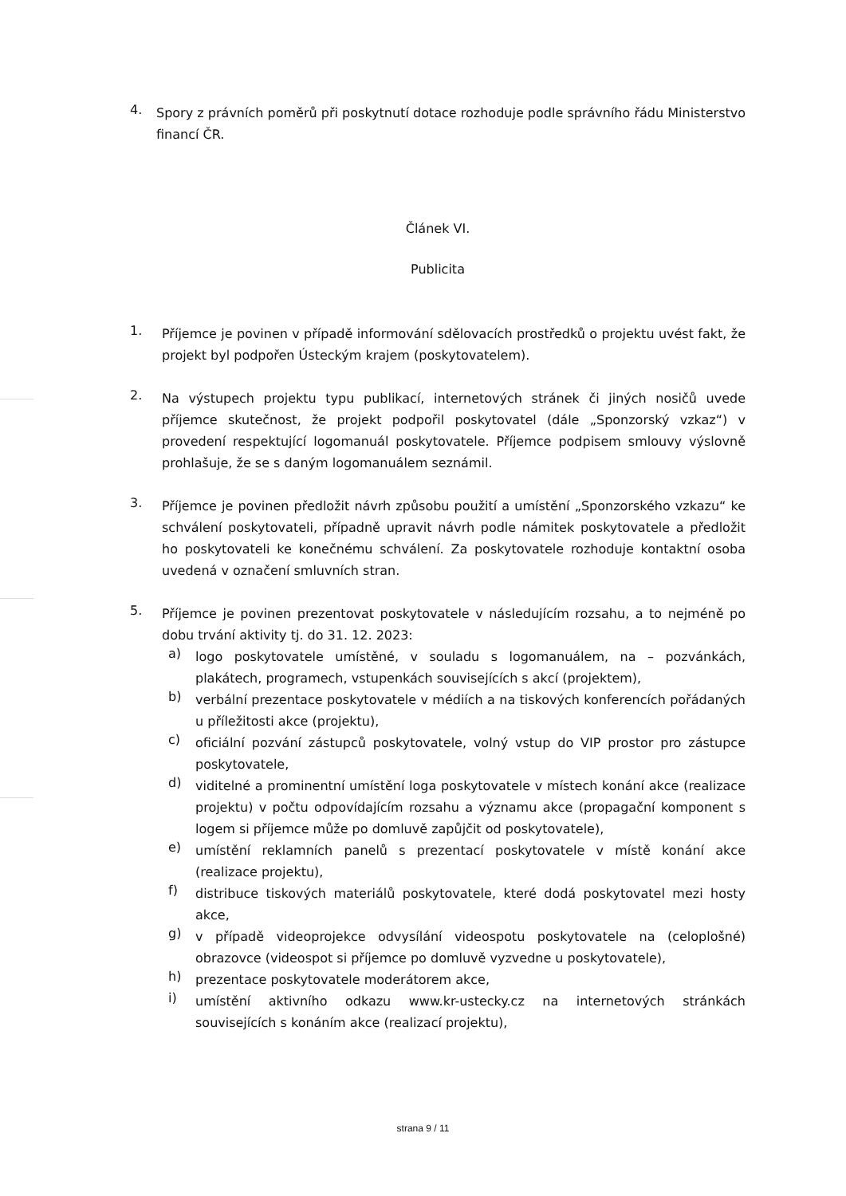4.
Spory z právních poměrů při poskytnutí dotace rozhoduje podle správního řádu Ministerstvo financí ČR.
Článek VI.
Publicita
1.
Příjemce je povinen v případě informování sdělovacích prostředků o projektu uvést fakt, že projekt byl podpořen Ústeckým krajem (poskytovatelem).
2.
Na výstupech projektu typu publikací, internetových stránek či jiných nosičů uvede příjemce skutečnost, že projekt podpořil poskytovatel (dále „Sponzorský vzkaz“) v provedení respektující logomanuál poskytovatele. Příjemce podpisem smlouvy výslovně prohlašuje, že se s daným logomanuálem seznámil.
3.
Příjemce je povinen předložit návrh způsobu použití a umístění „Sponzorského vzkazu“ ke schválení poskytovateli, případně upravit návrh podle námitek poskytovatele a předložit ho poskytovateli ke konečnému schválení. Za poskytovatele rozhoduje kontaktní osoba uvedená v označení smluvních stran.
5.
Příjemce je povinen prezentovat poskytovatele v následujícím rozsahu, a to nejméně po dobu trvání aktivity tj. do 31. 12. 2023:
a)
logo poskytovatele umístěné, v souladu s logomanuálem, na – pozvánkách, plakátech, programech, vstupenkách souvisejících s akcí (projektem),
b)
verbální prezentace poskytovatele v médiích a na tiskových konferencích pořádaných u příležitosti akce (projektu),
c)
oficiální pozvání zástupců poskytovatele, volný vstup do VIP prostor pro zástupce poskytovatele,
d)
viditelné a prominentní umístění loga poskytovatele v místech konání akce (realizace projektu) v počtu odpovídajícím rozsahu a významu akce (propagační komponent s logem si příjemce může po domluvě zapůjčit od poskytovatele),
e)
umístění reklamních panelů s prezentací poskytovatele v místě konání akce (realizace projektu),
f)
distribuce tiskových materiálů poskytovatele, které dodá poskytovatel mezi hosty akce,
g)
v případě videoprojekce odvysílání videospotu poskytovatele na (celoplošné) obrazovce (videospot si příjemce po domluvě vyzvedne u poskytovatele),
h)
prezentace poskytovatele moderátorem akce,
i)
umístění aktivního odkazu www.kr-ustecky.cz na internetových stránkách souvisejících s konáním akce (realizací projektu),
strana 9 / 11